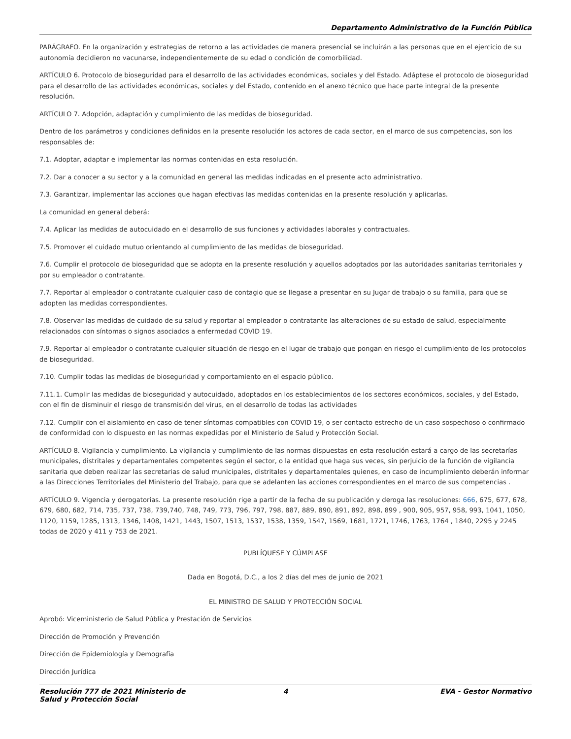Departamento Administrativo de la Función Pública
PARÁGRAFO. En la organización y estrategias de retorno a las actividades de manera presencial se incluirán a las personas que en el ejercicio de su autonomía decidieron no vacunarse, independientemente de su edad o condición de comorbilidad.
ARTÍCULO 6. Protocolo de bioseguridad para el desarrollo de las actividades económicas, sociales y del Estado. Adáptese el protocolo de bioseguridad para el desarrollo de las actividades económicas, sociales y del Estado, contenido en el anexo técnico que hace parte integral de la presente resolución.
ARTÍCULO 7. Adopción, adaptación y cumplimiento de las medidas de bioseguridad.
Dentro de los parámetros y condiciones definidos en la presente resolución los actores de cada sector, en el marco de sus competencias, son los responsables de:
7.1. Adoptar, adaptar e implementar las normas contenidas en esta resolución.
7.2. Dar a conocer a su sector y a la comunidad en general las medidas indicadas en el presente acto administrativo.
7.3. Garantizar, implementar las acciones que hagan efectivas las medidas contenidas en la presente resolución y aplicarlas.
La comunidad en general deberá:
7.4. Aplicar las medidas de autocuidado en el desarrollo de sus funciones y actividades laborales y contractuales.
7.5. Promover el cuidado mutuo orientando al cumplimiento de las medidas de bioseguridad.
7.6. Cumplir el protocolo de bioseguridad que se adopta en la presente resolución y aquellos adoptados por las autoridades sanitarias territoriales y por su empleador o contratante.
7.7. Reportar al empleador o contratante cualquier caso de contagio que se llegase a presentar en su Jugar de trabajo o su familia, para que se adopten las medidas correspondientes.
7.8. Observar las medidas de cuidado de su salud y reportar al empleador o contratante las alteraciones de su estado de salud, especialmente relacionados con síntomas o signos asociados a enfermedad COVID 19.
7.9. Reportar al empleador o contratante cualquier situación de riesgo en el lugar de trabajo que pongan en riesgo el cumplimiento de los protocolos de bioseguridad.
7.10. Cumplir todas las medidas de bioseguridad y comportamiento en el espacio público.
7.11.1. Cumplir las medidas de bioseguridad y autocuidado, adoptados en los establecimientos de los sectores económicos, sociales, y del Estado, con el fin de disminuir el riesgo de transmisión del virus, en el desarrollo de todas las actividades
7.12. Cumplir con el aislamiento en caso de tener síntomas compatibles con COVID 19, o ser contacto estrecho de un caso sospechoso o confirmado de conformidad con lo dispuesto en las normas expedidas por el Ministerio de Salud y Protección Social.
ARTÍCULO 8. Vigilancia y cumplimiento. La vigilancia y cumplimiento de las normas dispuestas en esta resolución estará a cargo de las secretarías municipales, distritales y departamentales competentes según el sector, o la entidad que haga sus veces, sin perjuicio de la función de vigilancia sanitaria que deben realizar las secretarias de salud municipales, distritales y departamentales quienes, en caso de incumplimiento deberán informar a las Direcciones Territoriales del Ministerio del Trabajo, para que se adelanten las acciones correspondientes en el marco de sus competencias .
ARTÍCULO 9. Vigencia y derogatorias. La presente resolución rige a partir de la fecha de su publicación y deroga las resoluciones: 666, 675, 677, 678, 679, 680, 682, 714, 735, 737, 738, 739,740, 748, 749, 773, 796, 797, 798, 887, 889, 890, 891, 892, 898, 899 , 900, 905, 957, 958, 993, 1041, 1050, 1120, 1159, 1285, 1313, 1346, 1408, 1421, 1443, 1507, 1513, 1537, 1538, 1359, 1547, 1569, 1681, 1721, 1746, 1763, 1764 , 1840, 2295 y 2245 todas de 2020 y 411 y 753 de 2021.
PUBLÍQUESE Y CÚMPLASE
Dada en Bogotá, D.C., a los 2 días del mes de junio de 2021
EL MINISTRO DE SALUD Y PROTECCIÓN SOCIAL
Aprobó: Viceministerio de Salud Pública y Prestación de Servicios
Dirección de Promoción y Prevención
Dirección de Epidemiología y Demografía
Dirección Jurídica
Resolución 777 de 2021 Ministerio de Salud y Protección Social
4 EVA - Gestor Normativo